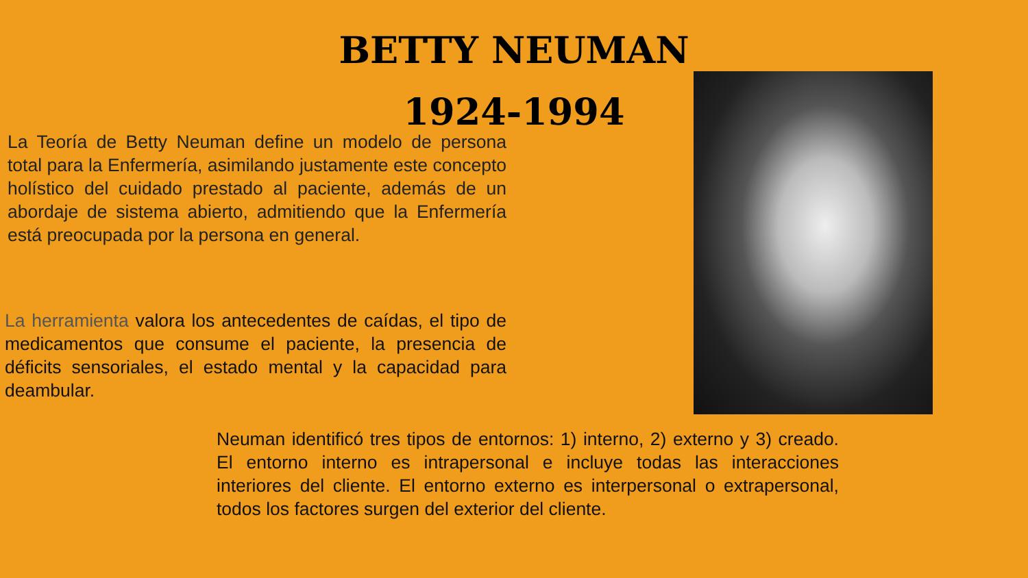BETTY NEUMAN
1924-1994
La Teoría de Betty Neuman define un modelo de persona total para la Enfermería, asimilando justamente este concepto holístico del cuidado prestado al paciente, además de un abordaje de sistema abierto, admitiendo que la Enfermería está preocupada por la persona en general.
La herramienta valora los antecedentes de caídas, el tipo de medicamentos que consume el paciente, la presencia de déficits sensoriales, el estado mental y la capacidad para deambular.
Neuman identificó tres tipos de entornos: 1) interno, 2) externo y 3) creado. El entorno interno es intrapersonal e incluye todas las interacciones interiores del cliente. El entorno externo es interpersonal o extrapersonal, todos los factores surgen del exterior del cliente.